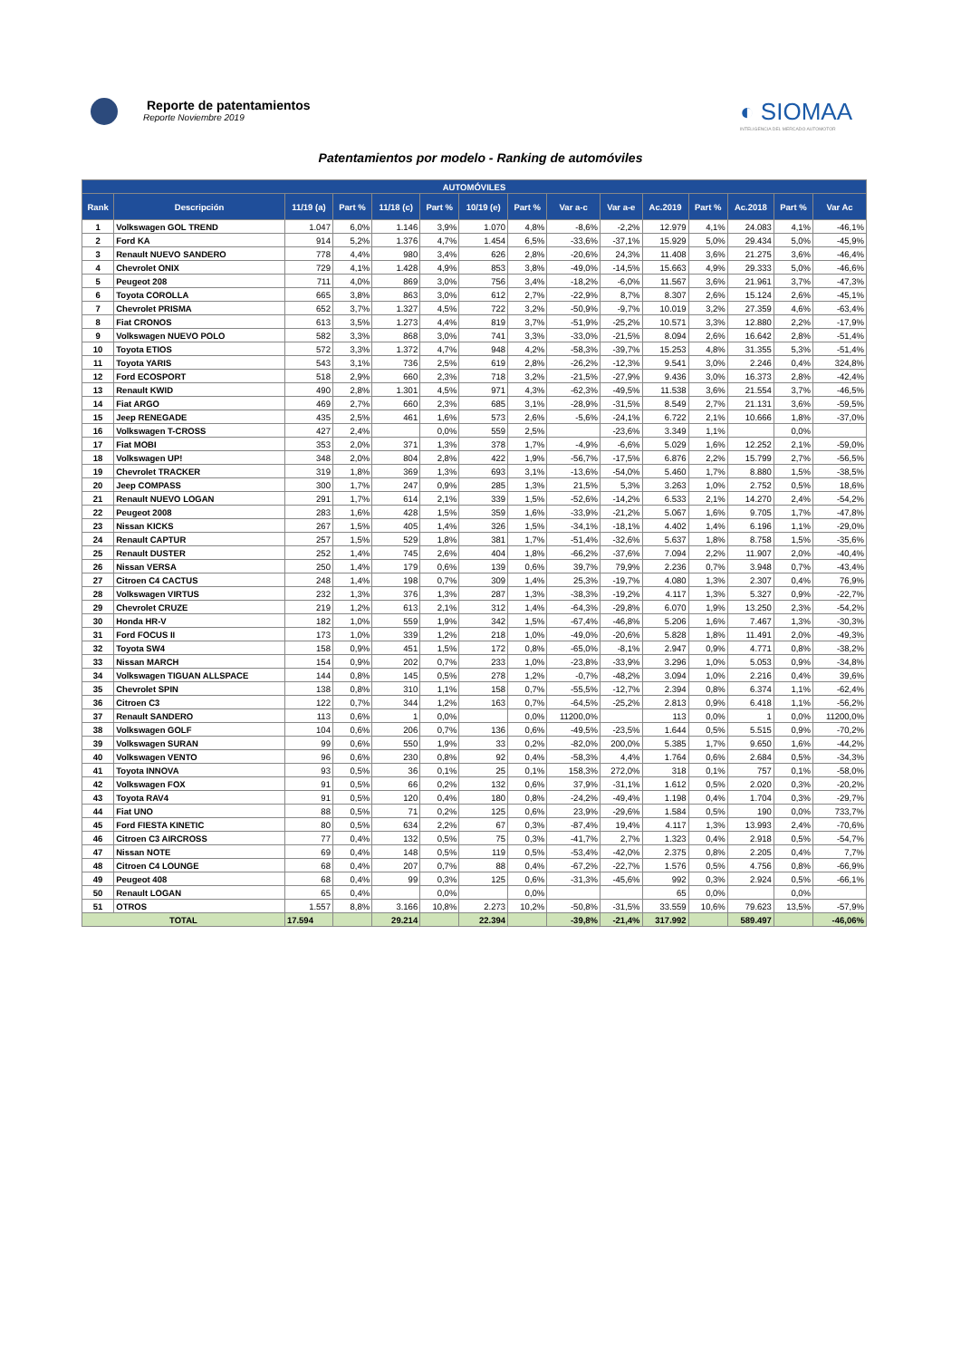Reporte de patentamientos
Reporte Noviembre 2019
◐ SIOMAA
INTELIGENCIA DEL MERCADO AUTOMOTOR
Patentamientos por modelo - Ranking de automóviles
| AUTOMÓVILES | | | | | | | | | | | | | | |
| --- | --- | --- | --- | --- | --- | --- | --- | --- | --- | --- | --- | --- | --- | --- |
| Rank | Descripción | 11/19 (a) | Part % | 11/18 (c) | Part % | 10/19 (e) | Part % | Var a-c | Var a-e | Ac.2019 | Part % | Ac.2018 | Part % | Var Ac |
| 1 | Volkswagen GOL TREND | 1.047 | 6,0% | 1.146 | 3,9% | 1.070 | 4,8% | -8,6% | -2,2% | 12.979 | 4,1% | 24.083 | 4,1% | -46,1% |
| 2 | Ford KA | 914 | 5,2% | 1.376 | 4,7% | 1.454 | 6,5% | -33,6% | -37,1% | 15.929 | 5,0% | 29.434 | 5,0% | -45,9% |
| 3 | Renault NUEVO SANDERO | 778 | 4,4% | 980 | 3,4% | 626 | 2,8% | -20,6% | 24,3% | 11.408 | 3,6% | 21.275 | 3,6% | -46,4% |
| 4 | Chevrolet ONIX | 729 | 4,1% | 1.428 | 4,9% | 853 | 3,8% | -49,0% | -14,5% | 15.663 | 4,9% | 29.333 | 5,0% | -46,6% |
| 5 | Peugeot 208 | 711 | 4,0% | 869 | 3,0% | 756 | 3,4% | -18,2% | -6,0% | 11.567 | 3,6% | 21.961 | 3,7% | -47,3% |
| 6 | Toyota COROLLA | 665 | 3,8% | 863 | 3,0% | 612 | 2,7% | -22,9% | 8,7% | 8.307 | 2,6% | 15.124 | 2,6% | -45,1% |
| 7 | Chevrolet PRISMA | 652 | 3,7% | 1.327 | 4,5% | 722 | 3,2% | -50,9% | -9,7% | 10.019 | 3,2% | 27.359 | 4,6% | -63,4% |
| 8 | Fiat CRONOS | 613 | 3,5% | 1.273 | 4,4% | 819 | 3,7% | -51,9% | -25,2% | 10.571 | 3,3% | 12.880 | 2,2% | -17,9% |
| 9 | Volkswagen NUEVO POLO | 582 | 3,3% | 868 | 3,0% | 741 | 3,3% | -33,0% | -21,5% | 8.094 | 2,6% | 16.642 | 2,8% | -51,4% |
| 10 | Toyota ETIOS | 572 | 3,3% | 1.372 | 4,7% | 948 | 4,2% | -58,3% | -39,7% | 15.253 | 4,8% | 31.355 | 5,3% | -51,4% |
| 11 | Toyota YARIS | 543 | 3,1% | 736 | 2,5% | 619 | 2,8% | -26,2% | -12,3% | 9.541 | 3,0% | 2.246 | 0,4% | 324,8% |
| 12 | Ford ECOSPORT | 518 | 2,9% | 660 | 2,3% | 718 | 3,2% | -21,5% | -27,9% | 9.436 | 3,0% | 16.373 | 2,8% | -42,4% |
| 13 | Renault KWID | 490 | 2,8% | 1.301 | 4,5% | 971 | 4,3% | -62,3% | -49,5% | 11.538 | 3,6% | 21.554 | 3,7% | -46,5% |
| 14 | Fiat ARGO | 469 | 2,7% | 660 | 2,3% | 685 | 3,1% | -28,9% | -31,5% | 8.549 | 2,7% | 21.131 | 3,6% | -59,5% |
| 15 | Jeep RENEGADE | 435 | 2,5% | 461 | 1,6% | 573 | 2,6% | -5,6% | -24,1% | 6.722 | 2,1% | 10.666 | 1,8% | -37,0% |
| 16 | Volkswagen T-CROSS | 427 | 2,4% | | 0,0% | 559 | 2,5% | | -23,6% | 3.349 | 1,1% | | 0,0% | |
| 17 | Fiat MOBI | 353 | 2,0% | 371 | 1,3% | 378 | 1,7% | -4,9% | -6,6% | 5.029 | 1,6% | 12.252 | 2,1% | -59,0% |
| 18 | Volkswagen UP! | 348 | 2,0% | 804 | 2,8% | 422 | 1,9% | -56,7% | -17,5% | 6.876 | 2,2% | 15.799 | 2,7% | -56,5% |
| 19 | Chevrolet TRACKER | 319 | 1,8% | 369 | 1,3% | 693 | 3,1% | -13,6% | -54,0% | 5.460 | 1,7% | 8.880 | 1,5% | -38,5% |
| 20 | Jeep COMPASS | 300 | 1,7% | 247 | 0,9% | 285 | 1,3% | 21,5% | 5,3% | 3.263 | 1,0% | 2.752 | 0,5% | 18,6% |
| 21 | Renault NUEVO LOGAN | 291 | 1,7% | 614 | 2,1% | 339 | 1,5% | -52,6% | -14,2% | 6.533 | 2,1% | 14.270 | 2,4% | -54,2% |
| 22 | Peugeot 2008 | 283 | 1,6% | 428 | 1,5% | 359 | 1,6% | -33,9% | -21,2% | 5.067 | 1,6% | 9.705 | 1,7% | -47,8% |
| 23 | Nissan KICKS | 267 | 1,5% | 405 | 1,4% | 326 | 1,5% | -34,1% | -18,1% | 4.402 | 1,4% | 6.196 | 1,1% | -29,0% |
| 24 | Renault CAPTUR | 257 | 1,5% | 529 | 1,8% | 381 | 1,7% | -51,4% | -32,6% | 5.637 | 1,8% | 8.758 | 1,5% | -35,6% |
| 25 | Renault DUSTER | 252 | 1,4% | 745 | 2,6% | 404 | 1,8% | -66,2% | -37,6% | 7.094 | 2,2% | 11.907 | 2,0% | -40,4% |
| 26 | Nissan VERSA | 250 | 1,4% | 179 | 0,6% | 139 | 0,6% | 39,7% | 79,9% | 2.236 | 0,7% | 3.948 | 0,7% | -43,4% |
| 27 | Citroen C4 CACTUS | 248 | 1,4% | 198 | 0,7% | 309 | 1,4% | 25,3% | -19,7% | 4.080 | 1,3% | 2.307 | 0,4% | 76,9% |
| 28 | Volkswagen VIRTUS | 232 | 1,3% | 376 | 1,3% | 287 | 1,3% | -38,3% | -19,2% | 4.117 | 1,3% | 5.327 | 0,9% | -22,7% |
| 29 | Chevrolet CRUZE | 219 | 1,2% | 613 | 2,1% | 312 | 1,4% | -64,3% | -29,8% | 6.070 | 1,9% | 13.250 | 2,3% | -54,2% |
| 30 | Honda HR-V | 182 | 1,0% | 559 | 1,9% | 342 | 1,5% | -67,4% | -46,8% | 5.206 | 1,6% | 7.467 | 1,3% | -30,3% |
| 31 | Ford FOCUS II | 173 | 1,0% | 339 | 1,2% | 218 | 1,0% | -49,0% | -20,6% | 5.828 | 1,8% | 11.491 | 2,0% | -49,3% |
| 32 | Toyota SW4 | 158 | 0,9% | 451 | 1,5% | 172 | 0,8% | -65,0% | -8,1% | 2.947 | 0,9% | 4.771 | 0,8% | -38,2% |
| 33 | Nissan MARCH | 154 | 0,9% | 202 | 0,7% | 233 | 1,0% | -23,8% | -33,9% | 3.296 | 1,0% | 5.053 | 0,9% | -34,8% |
| 34 | Volkswagen TIGUAN ALLSPACE | 144 | 0,8% | 145 | 0,5% | 278 | 1,2% | -0,7% | -48,2% | 3.094 | 1,0% | 2.216 | 0,4% | 39,6% |
| 35 | Chevrolet SPIN | 138 | 0,8% | 310 | 1,1% | 158 | 0,7% | -55,5% | -12,7% | 2.394 | 0,8% | 6.374 | 1,1% | -62,4% |
| 36 | Citroen C3 | 122 | 0,7% | 344 | 1,2% | 163 | 0,7% | -64,5% | -25,2% | 2.813 | 0,9% | 6.418 | 1,1% | -56,2% |
| 37 | Renault SANDERO | 113 | 0,6% | 1 | 0,0% | | 0,0% | 11200,0% | | 113 | 0,0% | 1 | 0,0% | 11200,0% |
| 38 | Volkswagen GOLF | 104 | 0,6% | 206 | 0,7% | 136 | 0,6% | -49,5% | -23,5% | 1.644 | 0,5% | 5.515 | 0,9% | -70,2% |
| 39 | Volkswagen SURAN | 99 | 0,6% | 550 | 1,9% | 33 | 0,2% | -82,0% | 200,0% | 5.385 | 1,7% | 9.650 | 1,6% | -44,2% |
| 40 | Volkswagen VENTO | 96 | 0,6% | 230 | 0,8% | 92 | 0,4% | -58,3% | 4,4% | 1.764 | 0,6% | 2.684 | 0,5% | -34,3% |
| 41 | Toyota INNOVA | 93 | 0,5% | 36 | 0,1% | 25 | 0,1% | 158,3% | 272,0% | 318 | 0,1% | 757 | 0,1% | -58,0% |
| 42 | Volkswagen FOX | 91 | 0,5% | 66 | 0,2% | 132 | 0,6% | 37,9% | -31,1% | 1.612 | 0,5% | 2.020 | 0,3% | -20,2% |
| 43 | Toyota RAV4 | 91 | 0,5% | 120 | 0,4% | 180 | 0,8% | -24,2% | -49,4% | 1.198 | 0,4% | 1.704 | 0,3% | -29,7% |
| 44 | Fiat UNO | 88 | 0,5% | 71 | 0,2% | 125 | 0,6% | 23,9% | -29,6% | 1.584 | 0,5% | 190 | 0,0% | 733,7% |
| 45 | Ford FIESTA KINETIC | 80 | 0,5% | 634 | 2,2% | 67 | 0,3% | -87,4% | 19,4% | 4.117 | 1,3% | 13.993 | 2,4% | -70,6% |
| 46 | Citroen C3 AIRCROSS | 77 | 0,4% | 132 | 0,5% | 75 | 0,3% | -41,7% | 2,7% | 1.323 | 0,4% | 2.918 | 0,5% | -54,7% |
| 47 | Nissan NOTE | 69 | 0,4% | 148 | 0,5% | 119 | 0,5% | -53,4% | -42,0% | 2.375 | 0,8% | 2.205 | 0,4% | 7,7% |
| 48 | Citroen C4 LOUNGE | 68 | 0,4% | 207 | 0,7% | 88 | 0,4% | -67,2% | -22,7% | 1.576 | 0,5% | 4.756 | 0,8% | -66,9% |
| 49 | Peugeot 408 | 68 | 0,4% | 99 | 0,3% | 125 | 0,6% | -31,3% | -45,6% | 992 | 0,3% | 2.924 | 0,5% | -66,1% |
| 50 | Renault LOGAN | 65 | 0,4% | | 0,0% | | 0,0% | | | 65 | 0,0% | | 0,0% | |
| 51 | OTROS | 1.557 | 8,8% | 3.166 | 10,8% | 2.273 | 10,2% | -50,8% | -31,5% | 33.559 | 10,6% | 79.623 | 13,5% | -57,9% |
| TOTAL | | 17.594 | | 29.214 | | 22.394 | | -39,8% | -21,4% | 317.992 | | 589.497 | | -46,06% |